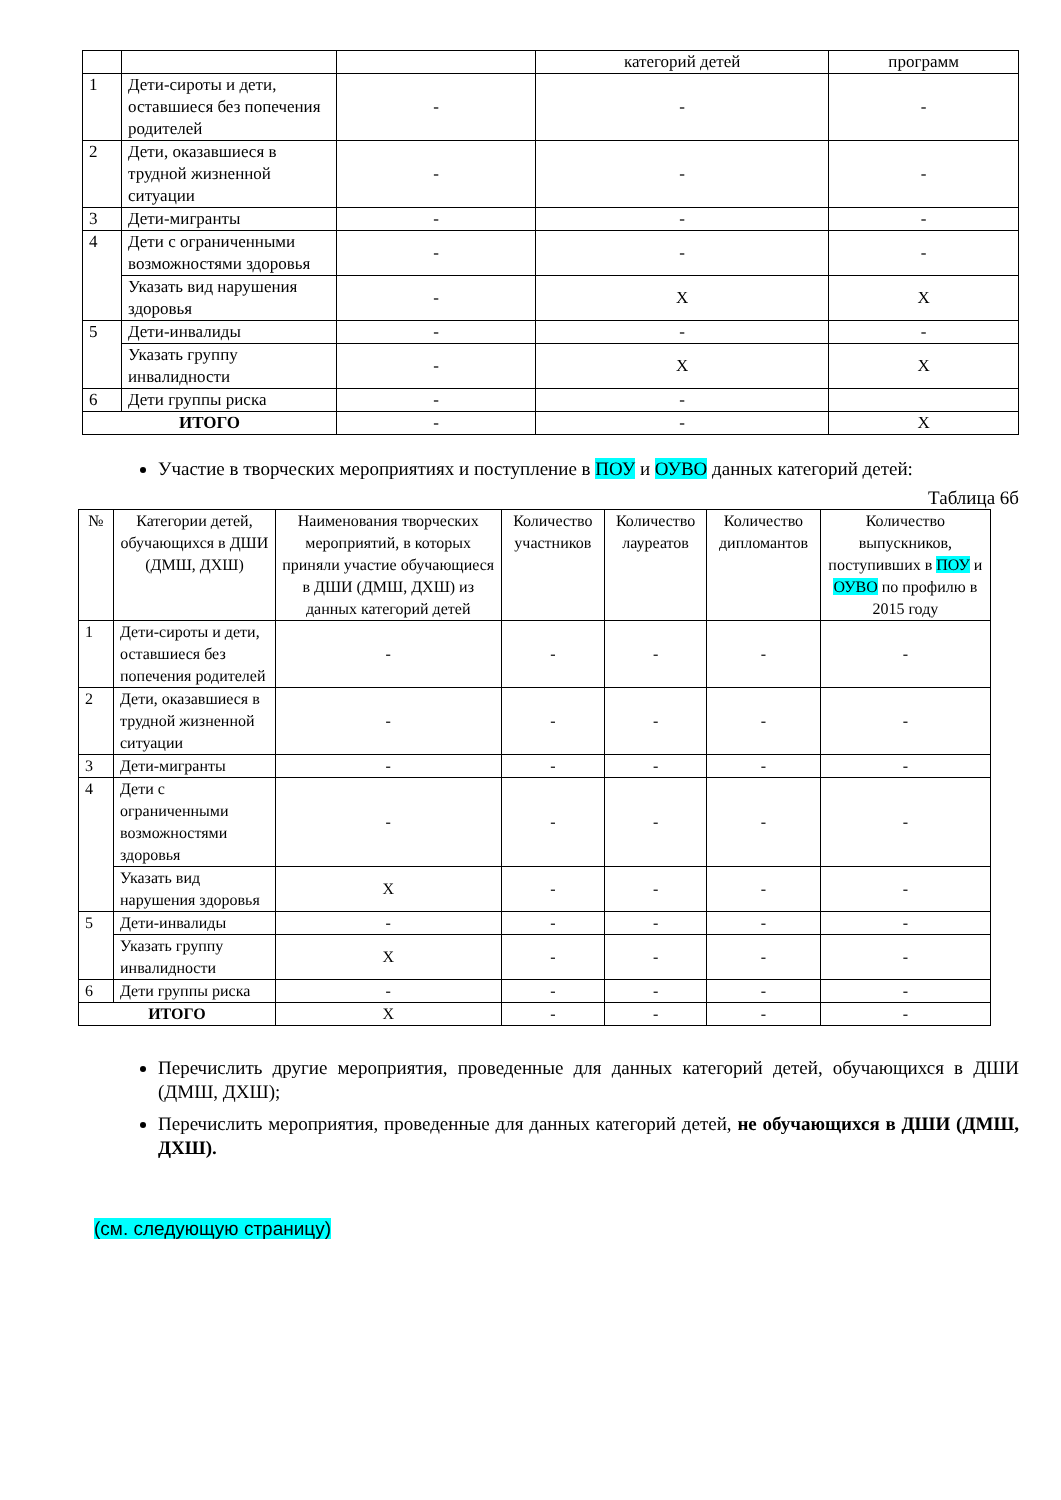| | | | категорий детей | программ |
| 1 | Дети-сироты и дети, оставшиеся без попечения родителей | - | - | - |
| 2 | Дети, оказавшиеся в трудной жизненной ситуации | - | - | - |
| 3 | Дети-мигранты | - | - | - |
| 4 | Дети с ограниченными возможностями здоровья | - | - | - |
| | Указать вид нарушения здоровья | - | X | X |
| 5 | Дети-инвалиды | - | - | - |
| | Указать группу инвалидности | - | X | X |
| 6 | Дети группы риска | - | - | |
| ИТОГО | | - | - | X |
Участие в творческих мероприятиях и поступление в ПОУ и ОУВО данных категорий детей:
Таблица 6б
| № | Категории детей, обучающихся в ДШИ (ДМШ, ДХШ) | Наименования творческих мероприятий, в которых приняли участие обучающиеся в ДШИ (ДМШ, ДХШ) из данных категорий детей | Количество участников | Количество лауреатов | Количество дипломантов | Количество выпускников, поступивших в ПОУ и ОУВО по профилю в 2015 году |
| --- | --- | --- | --- | --- | --- | --- |
| 1 | Дети-сироты и дети, оставшиеся без попечения родителей | - | - | - | - | - |
| 2 | Дети, оказавшиеся в трудной жизненной ситуации | - | - | - | - | - |
| 3 | Дети-мигранты | - | - | - | - | - |
| 4 | Дети с ограниченными возможностями здоровья | - | - | - | - | - |
| | Указать вид нарушения здоровья | X | - | - | - | - |
| 5 | Дети-инвалиды | - | - | - | - | - |
| | Указать группу инвалидности | X | - | - | - | - |
| 6 | Дети группы риска | - | - | - | - | - |
| ИТОГО | | X | - | - | - | - |
Перечислить другие мероприятия, проведенные для данных категорий детей, обучающихся в ДШИ (ДМШ, ДХШ);
Перечислить мероприятия, проведенные для данных категорий детей, не обучающихся в ДШИ (ДМШ, ДХШ).
(см. следующую страницу)